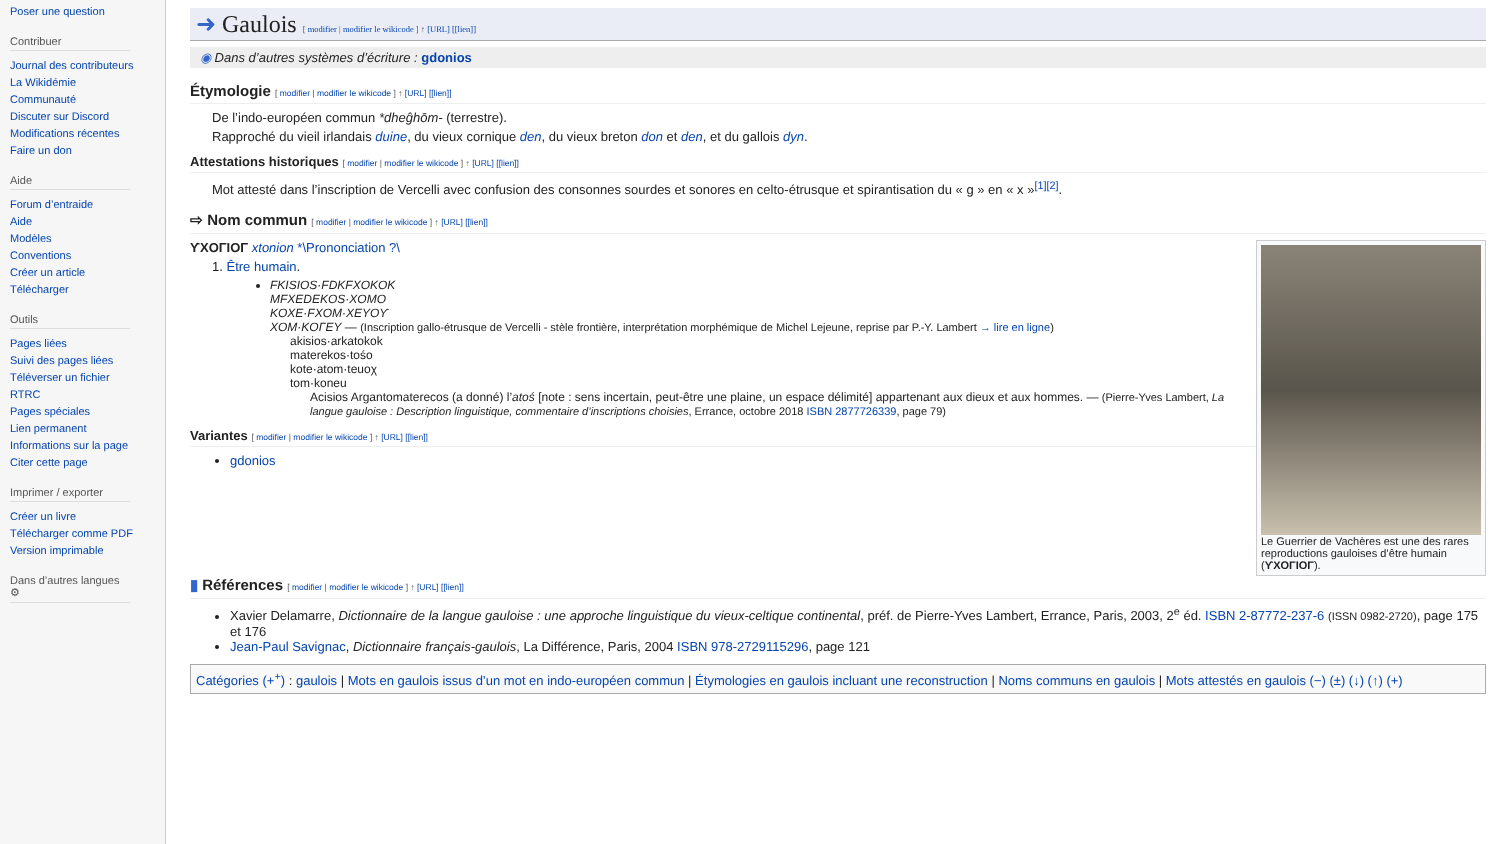Poser une question
Contribuer
Journal des contributeurs
La Wikidémie
Communauté
Discuter sur Discord
Modifications récentes
Faire un don
Aide
Forum d’entraide
Aide
Modèles
Conventions
Créer un article
Télécharger
Outils
Pages liées
Suivi des pages liées
Téléverser un fichier
RTRC
Pages spéciales
Lien permanent
Informations sur la page
Citer cette page
Imprimer / exporter
Créer un livre
Télécharger comme PDF
Version imprimable
Dans d’autres langues ⚙
➜ Gaulois [ modifier | modifier le wikicode ] ↑ [URL] [[lien]]
◉ Dans d’autres systèmes d’écriture : gdonios
Étymologie [ modifier | modifier le wikicode ] ↑ [URL] [[lien]]
De l’indo-européen commun *dheĝhōm- (terrestre).
Rapproché du vieil irlandais duine, du vieux cornique den, du vieux breton don et den, et du gallois dyn.
Attestations historiques [ modifier | modifier le wikicode ] ↑ [URL] [[lien]]
Mot attesté dans l’inscription de Vercelli avec confusion des consonnes sourdes et sonores en celto-étrusque et spirantisation du « g » en « x »<sup>[1][2]</sup>.
⇨ Nom commun [ modifier | modifier le wikicode ] ↑ [URL] [[lien]]
Le Guerrier de Vachères est une des rares reproductions gauloises d’être humain (ϒXOΓIOΓ).
ϒXOΓIOΓ xtonion *\Prononciation ?\
1. Être humain.
FKISIOS·FDKFXOKOK
MFXEDEKOS·XOMO
KOXE·FXOM·XEYOϒ
XOM·KOΓEY — (Inscription gallo-étrusque de Vercelli - stèle frontière, interprétation morphémique de Michel Lejeune, reprise par P.-Y. Lambert → lire en ligne)
akisios·arkatokok
materekos·tośo
kote·atom·teuoχ
tom·koneu
Acisios Argantomaterecos (a donné) l’atoś [note : sens incertain, peut-être une plaine, un espace délimité] appartenant aux dieux et aux hommes. — (Pierre-Yves Lambert, La langue gauloise : Description linguistique, commentaire d’inscriptions choisies, Errance, octobre 2018 ISBN 2877726339, page 79)
Variantes [ modifier | modifier le wikicode ] ↑ [URL] [[lien]]
gdonios
▮ Références [ modifier | modifier le wikicode ] ↑ [URL] [[lien]]
Xavier Delamarre, Dictionnaire de la langue gauloise : une approche linguistique du vieux-celtique continental, préf. de Pierre-Yves Lambert, Errance, Paris, 2003, 2<sup>e</sup> éd. ISBN 2-87772-237-6 (ISSN 0982-2720), page 175 et 176
Jean-Paul Savignac, Dictionnaire français-gaulois, La Différence, Paris, 2004 ISBN 978-2729115296, page 121
Catégories (+<sup>+</sup>) : gaulois | Mots en gaulois issus d’un mot en indo-européen commun | Étymologies en gaulois incluant une reconstruction | Noms communs en gaulois | Mots attestés en gaulois (−) (±) (↓) (↑) (+)